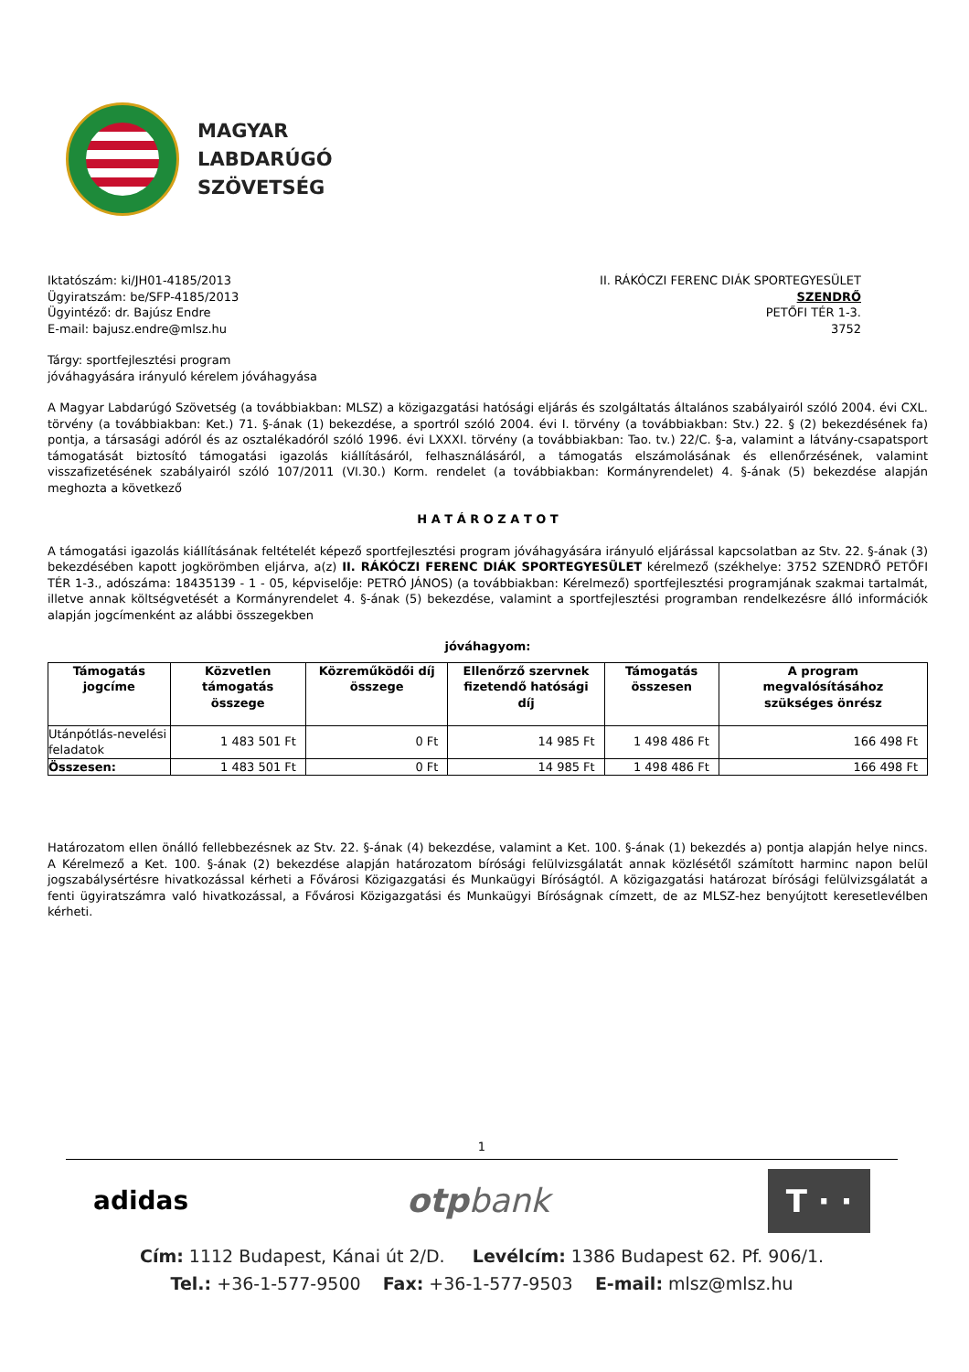MAGYAR
LABDARÚGÓ
SZÖVETSÉG
Iktatószám: ki/JH01-4185/2013
Ügyiratszám: be/SFP-4185/2013
Ügyintéző: dr. Bajúsz Endre
E-mail: bajusz.endre@mlsz.hu
II. RÁKÓCZI FERENC DIÁK SPORTEGYESÜLET
SZENDRŐ
PETŐFI TÉR 1-3.
3752
Tárgy: sportfejlesztési program
jóváhagyására irányuló kérelem jóváhagyása
A Magyar Labdarúgó Szövetség (a továbbiakban: MLSZ) a közigazgatási hatósági eljárás és szolgáltatás általános szabályairól szóló 2004. évi CXL. törvény (a továbbiakban: Ket.) 71. §-ának (1) bekezdése, a sportról szóló 2004. évi I. törvény (a továbbiakban: Stv.) 22. § (2) bekezdésének fa) pontja, a társasági adóról és az osztalékadóról szóló 1996. évi LXXXI. törvény (a továbbiakban: Tao. tv.) 22/C. §-a, valamint a látvány-csapatsport támogatását biztosító támogatási igazolás kiállításáról, felhasználásáról, a támogatás elszámolásának és ellenőrzésének, valamint visszafizetésének szabályairól szóló 107/2011 (VI.30.) Korm. rendelet (a továbbiakban: Kormányrendelet) 4. §-ának (5) bekezdése alapján meghozta a következő
H A T Á R O Z A T O T
A támogatási igazolás kiállításának feltételét képező sportfejlesztési program jóváhagyására irányuló eljárással kapcsolatban az Stv. 22. §-ának (3) bekezdésében kapott jogkörömben eljárva, a(z) II. RÁKÓCZI FERENC DIÁK SPORTEGYESÜLET kérelmező (székhelye: 3752 SZENDRŐ PETŐFI TÉR 1-3., adószáma: 18435139 - 1 - 05, képviselője: PETRÓ JÁNOS) (a továbbiakban: Kérelmező) sportfejlesztési programjának szakmai tartalmát, illetve annak költségvetését a Kormányrendelet 4. §-ának (5) bekezdése, valamint a sportfejlesztési programban rendelkezésre álló információk alapján jogcímenként az alábbi összegekben
jóváhagyom:
| Támogatás jogcíme | Közvetlen támogatás összege | Közreműködői díj összege | Ellenőrző szervnek fizetendő hatósági díj | Támogatás összesen | A program megvalósításához szükséges önrész |
| --- | --- | --- | --- | --- | --- |
| Utánpótlás-nevelési feladatok | 1 483 501 Ft | 0 Ft | 14 985 Ft | 1 498 486 Ft | 166 498 Ft |
| Összesen: | 1 483 501 Ft | 0 Ft | 14 985 Ft | 1 498 486 Ft | 166 498 Ft |
Határozatom ellen önálló fellebbezésnek az Stv. 22. §-ának (4) bekezdése, valamint a Ket. 100. §-ának (1) bekezdés a) pontja alapján helye nincs. A Kérelmező a Ket. 100. §-ának (2) bekezdése alapján határozatom bírósági felülvizsgálatát annak közlésétől számított harminc napon belül jogszabálysértésre hivatkozással kérheti a Fővárosi Közigazgatási és Munkaügyi Bíróságtól. A közigazgatási határozat bírósági felülvizsgálatát a fenti ügyiratszámra való hivatkozással, a Fővárosi Közigazgatási és Munkaügyi Bíróságnak címzett, de az MLSZ-hez benyújtott keresetlevélben kérheti.
1
adidas otpbank T · ·
Cím: 1112 Budapest, Kánai út 2/D. Levélcím: 1386 Budapest 62. Pf. 906/1.
Tel.: +36-1-577-9500 Fax: +36-1-577-9503 E-mail: mlsz@mlsz.hu